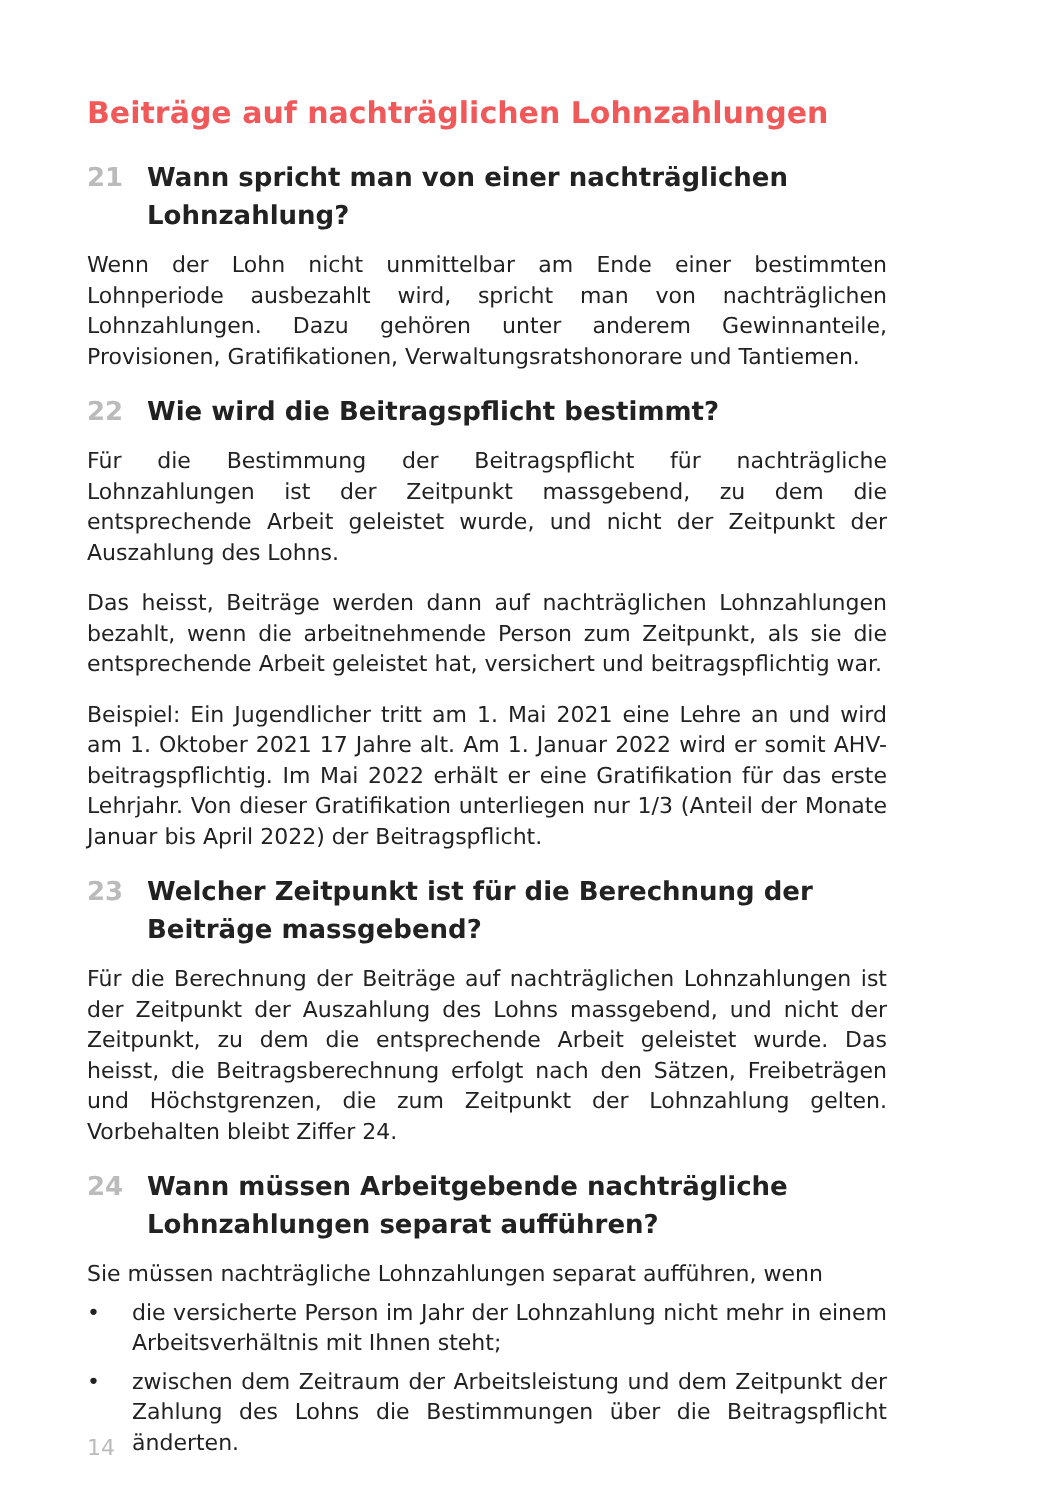Beiträge auf nachträglichen Lohnzahlungen
21 Wann spricht man von einer nachträglichen Lohnzahlung?
Wenn der Lohn nicht unmittelbar am Ende einer bestimmten Lohnperiode ausbezahlt wird, spricht man von nachträglichen Lohnzahlungen. Dazu gehören unter anderem Gewinnanteile, Provisionen, Gratifikationen, Verwaltungsratshonorare und Tantiemen.
22 Wie wird die Beitragspflicht bestimmt?
Für die Bestimmung der Beitragspflicht für nachträgliche Lohnzahlungen ist der Zeitpunkt massgebend, zu dem die entsprechende Arbeit geleistet wurde, und nicht der Zeitpunkt der Auszahlung des Lohns.
Das heisst, Beiträge werden dann auf nachträglichen Lohnzahlungen bezahlt, wenn die arbeitnehmende Person zum Zeitpunkt, als sie die entsprechende Arbeit geleistet hat, versichert und beitragspflichtig war.
Beispiel: Ein Jugendlicher tritt am 1. Mai 2021 eine Lehre an und wird am 1. Oktober 2021 17 Jahre alt. Am 1. Januar 2022 wird er somit AHV-beitragspflichtig. Im Mai 2022 erhält er eine Gratifikation für das erste Lehrjahr. Von dieser Gratifikation unterliegen nur 1/3 (Anteil der Monate Januar bis April 2022) der Beitragspflicht.
23 Welcher Zeitpunkt ist für die Berechnung der Beiträge massgebend?
Für die Berechnung der Beiträge auf nachträglichen Lohnzahlungen ist der Zeitpunkt der Auszahlung des Lohns massgebend, und nicht der Zeitpunkt, zu dem die entsprechende Arbeit geleistet wurde. Das heisst, die Beitragsberechnung erfolgt nach den Sätzen, Freibeträgen und Höchstgrenzen, die zum Zeitpunkt der Lohnzahlung gelten. Vorbehalten bleibt Ziffer 24.
24 Wann müssen Arbeitgebende nachträgliche Lohnzahlungen separat aufführen?
Sie müssen nachträgliche Lohnzahlungen separat aufführen, wenn
• die versicherte Person im Jahr der Lohnzahlung nicht mehr in einem Arbeitsverhältnis mit Ihnen steht;
• zwischen dem Zeitraum der Arbeitsleistung und dem Zeitpunkt der Zahlung des Lohns die Bestimmungen über die Beitragspflicht änderten.
14